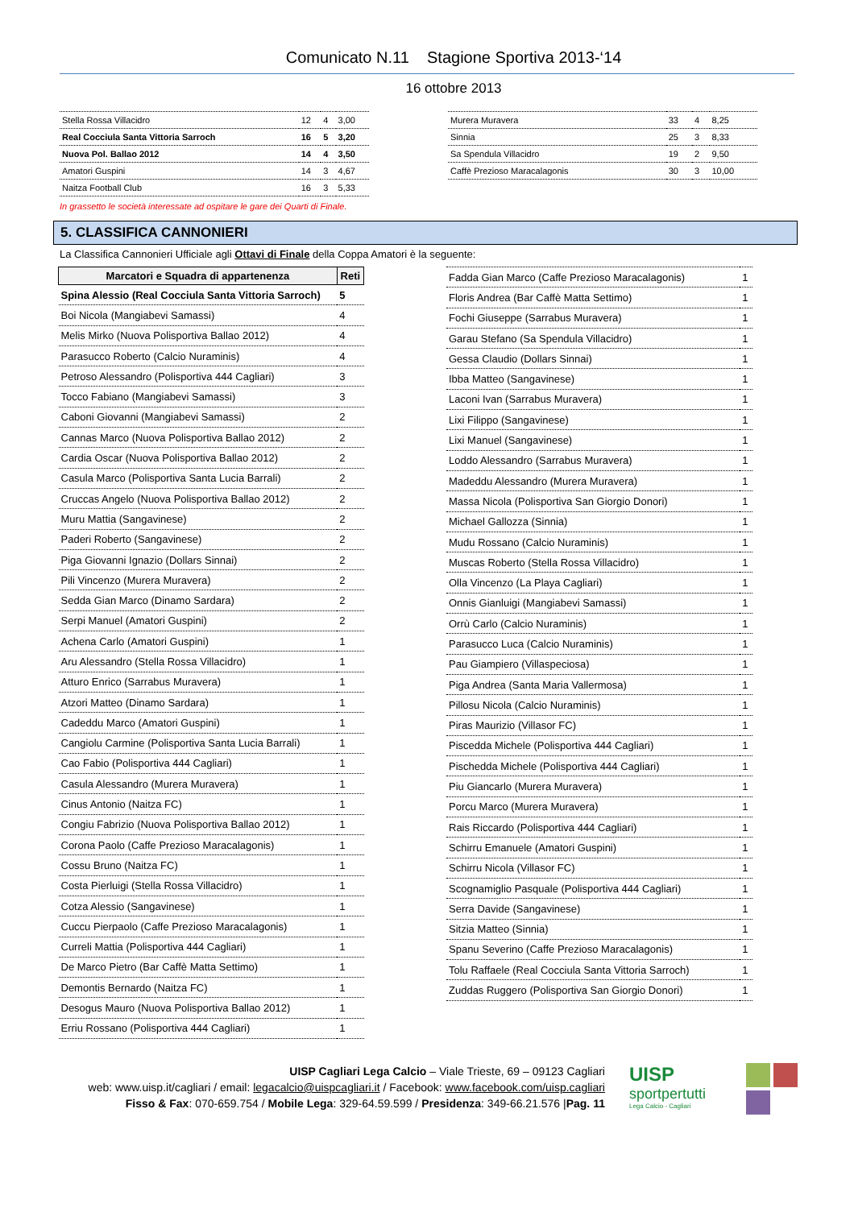Comunicato N.11 Stagione Sportiva 2013-‘14
16 ottobre 2013
| Stella Rossa Villacidro | 12 | 4 | 3,00 |
| Real Cocciula Santa Vittoria Sarroch | 16 | 5 | 3,20 |
| Nuova Pol. Ballao 2012 | 14 | 4 | 3,50 |
| Amatori Guspini | 14 | 3 | 4,67 |
| Naitza Football Club | 16 | 3 | 5,33 |
| Murera Muravera | 33 | 4 | 8,25 |
| Sinnia | 25 | 3 | 8,33 |
| Sa Spendula Villacidro | 19 | 2 | 9,50 |
| Caffè Prezioso Maracalagonis | 30 | 3 | 10,00 |
In grassetto le società interessate ad ospitare le gare dei Quarti di Finale.
5. CLASSIFICA CANNONIERI
La Classifica Cannonieri Ufficiale agli Ottavi di Finale della Coppa Amatori è la seguente:
| Marcatori e Squadra di appartenenza | Reti |
| --- | --- |
| Spina Alessio (Real Cocciula Santa Vittoria Sarroch) | 5 |
| Boi Nicola (Mangiabevi Samassi) | 4 |
| Melis Mirko (Nuova Polisportiva Ballao 2012) | 4 |
| Parasucco Roberto (Calcio Nuraminis) | 4 |
| Petroso Alessandro (Polisportiva 444 Cagliari) | 3 |
| Tocco Fabiano (Mangiabevi Samassi) | 3 |
| Caboni Giovanni (Mangiabevi Samassi) | 2 |
| Cannas Marco (Nuova Polisportiva Ballao 2012) | 2 |
| Cardia Oscar (Nuova Polisportiva Ballao 2012) | 2 |
| Casula Marco (Polisportiva Santa Lucia Barrali) | 2 |
| Cruccas Angelo (Nuova Polisportiva Ballao 2012) | 2 |
| Muru Mattia (Sangavinese) | 2 |
| Paderi Roberto (Sangavinese) | 2 |
| Piga Giovanni Ignazio (Dollars Sinnai) | 2 |
| Pili Vincenzo (Murera Muravera) | 2 |
| Sedda Gian Marco (Dinamo Sardara) | 2 |
| Serpi Manuel (Amatori Guspini) | 2 |
| Achena Carlo (Amatori Guspini) | 1 |
| Aru Alessandro (Stella Rossa Villacidro) | 1 |
| Atturo Enrico (Sarrabus Muravera) | 1 |
| Atzori Matteo (Dinamo Sardara) | 1 |
| Cadeddu Marco (Amatori Guspini) | 1 |
| Cangiolu Carmine (Polisportiva Santa Lucia Barrali) | 1 |
| Cao Fabio (Polisportiva 444 Cagliari) | 1 |
| Casula Alessandro (Murera Muravera) | 1 |
| Cinus Antonio (Naitza FC) | 1 |
| Congiu Fabrizio (Nuova Polisportiva Ballao 2012) | 1 |
| Corona Paolo (Caffe Prezioso Maracalagonis) | 1 |
| Cossu Bruno (Naitza FC) | 1 |
| Costa Pierluigi (Stella Rossa Villacidro) | 1 |
| Cotza Alessio (Sangavinese) | 1 |
| Cuccu Pierpaolo (Caffe Prezioso Maracalagonis) | 1 |
| Curreli Mattia (Polisportiva 444 Cagliari) | 1 |
| De Marco Pietro (Bar Caffè Matta Settimo) | 1 |
| Demontis Bernardo (Naitza FC) | 1 |
| Desogus Mauro (Nuova Polisportiva Ballao 2012) | 1 |
| Erriu Rossano (Polisportiva 444 Cagliari) | 1 |
| Fadda Gian Marco (Caffe Prezioso Maracalagonis) | 1 |
| Floris Andrea (Bar Caffè Matta Settimo) | 1 |
| Fochi Giuseppe (Sarrabus Muravera) | 1 |
| Garau Stefano (Sa Spendula Villacidro) | 1 |
| Gessa Claudio (Dollars Sinnai) | 1 |
| Ibba Matteo (Sangavinese) | 1 |
| Laconi Ivan (Sarrabus Muravera) | 1 |
| Lixi Filippo (Sangavinese) | 1 |
| Lixi Manuel (Sangavinese) | 1 |
| Loddo Alessandro (Sarrabus Muravera) | 1 |
| Madeddu Alessandro (Murera Muravera) | 1 |
| Massa Nicola (Polisportiva San Giorgio Donori) | 1 |
| Michael Gallozza (Sinnia) | 1 |
| Mudu Rossano (Calcio Nuraminis) | 1 |
| Muscas Roberto (Stella Rossa Villacidro) | 1 |
| Olla Vincenzo (La Playa Cagliari) | 1 |
| Onnis Gianluigi (Mangiabevi Samassi) | 1 |
| Orrù Carlo (Calcio Nuraminis) | 1 |
| Parasucco Luca (Calcio Nuraminis) | 1 |
| Pau Giampiero (Villaspeciosa) | 1 |
| Piga Andrea (Santa Maria Vallermosa) | 1 |
| Pillosu Nicola (Calcio Nuraminis) | 1 |
| Piras Maurizio (Villasor FC) | 1 |
| Piscedda Michele (Polisportiva 444 Cagliari) | 1 |
| Pischedda Michele (Polisportiva 444 Cagliari) | 1 |
| Piu Giancarlo (Murera Muravera) | 1 |
| Porcu Marco (Murera Muravera) | 1 |
| Rais Riccardo (Polisportiva 444 Cagliari) | 1 |
| Schirru Emanuele (Amatori Guspini) | 1 |
| Schirru Nicola (Villasor FC) | 1 |
| Scognamiglio Pasquale (Polisportiva 444 Cagliari) | 1 |
| Serra Davide (Sangavinese) | 1 |
| Sitzia Matteo (Sinnia) | 1 |
| Spanu Severino (Caffe Prezioso Maracalagonis) | 1 |
| Tolu Raffaele (Real Cocciula Santa Vittoria Sarroch) | 1 |
| Zuddas Ruggero (Polisportiva San Giorgio Donori) | 1 |
UISP Cagliari Lega Calcio – Viale Trieste, 69 – 09123 Cagliari
web: www.uisp.it/cagliari / email: legacalcio@uispcagliari.it / Facebook: www.facebook.com/uisp.cagliari
Fisso & Fax: 070-659.754 / Mobile Lega: 329-64.59.599 / Presidenza: 349-66.21.576 |Pag. 11
UISP
sportpertutti
Lega Calcio - Cagliari